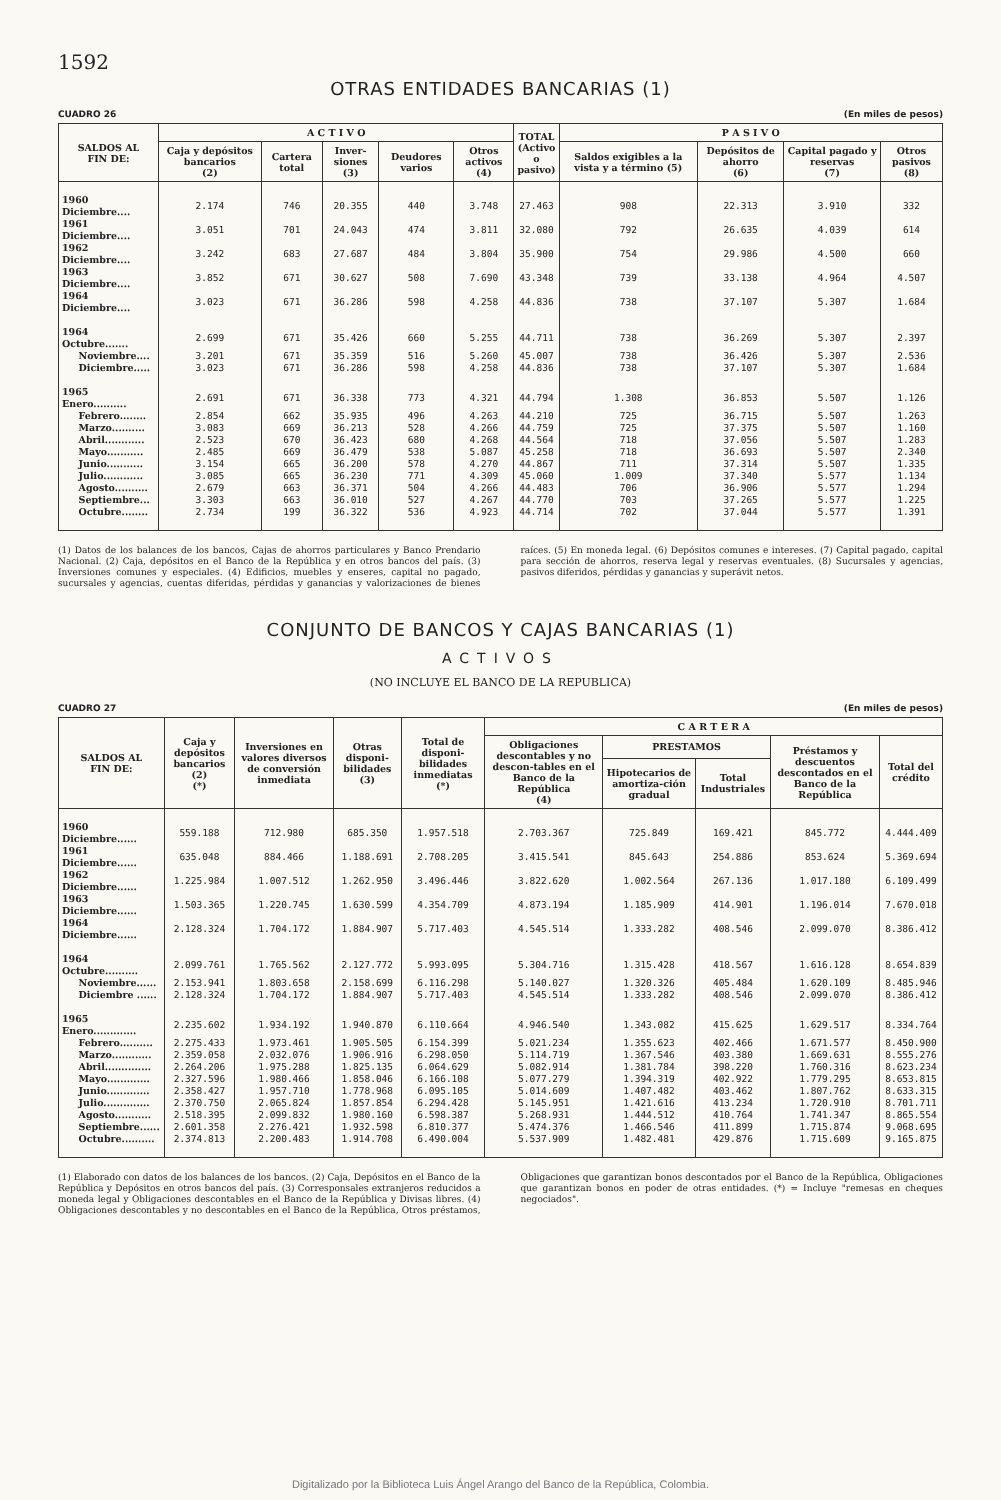1592
OTRAS ENTIDADES BANCARIAS (1)
CUADRO 26 (En miles de pesos)
| SALDOS AL FIN DE: | A C T I V O | | | | | TOTAL (Activo o pasivo) | P A S I V O | | | |
| --- | --- | --- | --- | --- | --- | --- | --- | --- | --- | --- |
| | Caja y depósitos bancarios (2) | Cartera total | Inver-siones (3) | Deudores varios | Otros activos (4) | | Saldos exigibles a la vista y a término (5) | Depósitos de ahorro (6) | Capital pagado y reservas (7) | Otros pasivos (8) |
| 1960 Diciembre.... | 2.174 | 746 | 20.355 | 440 | 3.748 | 27.463 | 908 | 22.313 | 3.910 | 332 |
| 1961 Diciembre.... | 3.051 | 701 | 24.043 | 474 | 3.811 | 32.080 | 792 | 26.635 | 4.039 | 614 |
| 1962 Diciembre.... | 3.242 | 683 | 27.687 | 484 | 3.804 | 35.900 | 754 | 29.986 | 4.500 | 660 |
| 1963 Diciembre.... | 3.852 | 671 | 30.627 | 508 | 7.690 | 43.348 | 739 | 33.138 | 4.964 | 4.507 |
| 1964 Diciembre.... | 3.023 | 671 | 36.286 | 598 | 4.258 | 44.836 | 738 | 37.107 | 5.307 | 1.684 |
| 1964 Octubre....... | 2.699 | 671 | 35.426 | 660 | 5.255 | 44.711 | 738 | 36.269 | 5.307 | 2.397 |
| Noviembre.... | 3.201 | 671 | 35.359 | 516 | 5.260 | 45.007 | 738 | 36.426 | 5.307 | 2.536 |
| Diciembre..... | 3.023 | 671 | 36.286 | 598 | 4.258 | 44.836 | 738 | 37.107 | 5.307 | 1.684 |
| 1965 Enero.......... | 2.691 | 671 | 36.338 | 773 | 4.321 | 44.794 | 1.308 | 36.853 | 5.507 | 1.126 |
| Febrero........ | 2.854 | 662 | 35.935 | 496 | 4.263 | 44.210 | 725 | 36.715 | 5.507 | 1.263 |
| Marzo.......... | 3.083 | 669 | 36.213 | 528 | 4.266 | 44.759 | 725 | 37.375 | 5.507 | 1.160 |
| Abril............ | 2.523 | 670 | 36.423 | 680 | 4.268 | 44.564 | 718 | 37.056 | 5.507 | 1.283 |
| Mayo........... | 2.485 | 669 | 36.479 | 538 | 5.087 | 45.258 | 718 | 36.693 | 5.507 | 2.340 |
| Junio........... | 3.154 | 665 | 36.200 | 578 | 4.270 | 44.867 | 711 | 37.314 | 5.507 | 1.335 |
| Julio............ | 3.085 | 665 | 36.230 | 771 | 4.309 | 45.060 | 1.009 | 37.340 | 5.577 | 1.134 |
| Agosto.......... | 2.679 | 663 | 36.371 | 504 | 4.266 | 44.483 | 706 | 36.906 | 5.577 | 1.294 |
| Septiembre... | 3.303 | 663 | 36.010 | 527 | 4.267 | 44.770 | 703 | 37.265 | 5.577 | 1.225 |
| Octubre........ | 2.734 | 199 | 36.322 | 536 | 4.923 | 44.714 | 702 | 37.044 | 5.577 | 1.391 |
(1) Datos de los balances de los bancos, Cajas de ahorros particulares y Banco Prendario Nacional. (2) Caja, depósitos en el Banco de la República y en otros bancos del país. (3) Inversiones comunes y especiales. (4) Edificios, muebles y enseres, capital no pagado, sucursales y agencias, cuentas diferidas, pérdidas y ganancias y valorizaciones de bienes raíces. (5) En moneda legal. (6) Depósitos comunes e intereses. (7) Capital pagado, capital para sección de ahorros, reserva legal y reservas eventuales. (8) Sucursales y agencias, pasivos diferidos, pérdidas y ganancias y superávit netos.
CONJUNTO DE BANCOS Y CAJAS BANCARIAS (1)
ACTIVOS
(NO INCLUYE EL BANCO DE LA REPUBLICA)
CUADRO 27 (En miles de pesos)
| SALDOS AL FIN DE: | Caja y depósitos bancarios (2) (*) | Inversiones en valores diversos de conversión inmediata | Otras disponi-bilidades (3) | Total de disponi-bilidades inmediatas (*) | C A R T E R A | | | | |
| --- | --- | --- | --- | --- | --- | --- | --- | --- | --- |
| | | | | | Obligaciones descontables y no descon-tables en el Banco de la República (4) | PRESTAMOS | | Préstamos y descuentos descontados en el Banco de la República | Total del crédito |
| | | | | | | Hipotecarios de amortiza-ción gradual | Total Industriales | | |
| 1960 Diciembre...... | 559.188 | 712.980 | 685.350 | 1.957.518 | 2.703.367 | 725.849 | 169.421 | 845.772 | 4.444.409 |
| 1961 Diciembre...... | 635.048 | 884.466 | 1.188.691 | 2.708.205 | 3.415.541 | 845.643 | 254.886 | 853.624 | 5.369.694 |
| 1962 Diciembre...... | 1.225.984 | 1.007.512 | 1.262.950 | 3.496.446 | 3.822.620 | 1.002.564 | 267.136 | 1.017.180 | 6.109.499 |
| 1963 Diciembre...... | 1.503.365 | 1.220.745 | 1.630.599 | 4.354.709 | 4.873.194 | 1.185.909 | 414.901 | 1.196.014 | 7.670.018 |
| 1964 Diciembre...... | 2.128.324 | 1.704.172 | 1.884.907 | 5.717.403 | 4.545.514 | 1.333.282 | 408.546 | 2.099.070 | 8.386.412 |
| 1964 Octubre.......... | 2.099.761 | 1.765.562 | 2.127.772 | 5.993.095 | 5.304.716 | 1.315.428 | 418.567 | 1.616.128 | 8.654.839 |
| Noviembre...... | 2.153.941 | 1.803.658 | 2.158.699 | 6.116.298 | 5.140.027 | 1.320.326 | 405.484 | 1.620.109 | 8.485.946 |
| Diciembre ...... | 2.128.324 | 1.704.172 | 1.884.907 | 5.717.403 | 4.545.514 | 1.333.282 | 408.546 | 2.099.070 | 8.386.412 |
| 1965 Enero............. | 2.235.602 | 1.934.192 | 1.940.870 | 6.110.664 | 4.946.540 | 1.343.082 | 415.625 | 1.629.517 | 8.334.764 |
| Febrero.......... | 2.275.433 | 1.973.461 | 1.905.505 | 6.154.399 | 5.021.234 | 1.355.623 | 402.466 | 1.671.577 | 8.450.900 |
| Marzo............ | 2.359.058 | 2.032.076 | 1.906.916 | 6.298.050 | 5.114.719 | 1.367.546 | 403.380 | 1.669.631 | 8.555.276 |
| Abril.............. | 2.264.206 | 1.975.288 | 1.825.135 | 6.064.629 | 5.082.914 | 1.381.784 | 398.220 | 1.760.316 | 8.623.234 |
| Mayo............. | 2.327.596 | 1.980.466 | 1.858.046 | 6.166.108 | 5.077.279 | 1.394.319 | 402.922 | 1.779.295 | 8.653.815 |
| Junio............. | 2.358.427 | 1.957.710 | 1.778.968 | 6.095.105 | 5.014.609 | 1.407.482 | 403.462 | 1.807.762 | 8.633.315 |
| Julio.............. | 2.370.750 | 2.065.824 | 1.857.854 | 6.294.428 | 5.145.951 | 1.421.616 | 413.234 | 1.720.910 | 8.701.711 |
| Agosto........... | 2.518.395 | 2.099.832 | 1.980.160 | 6.598.387 | 5.268.931 | 1.444.512 | 410.764 | 1.741.347 | 8.865.554 |
| Septiembre...... | 2.601.358 | 2.276.421 | 1.932.598 | 6.810.377 | 5.474.376 | 1.466.546 | 411.899 | 1.715.874 | 9.068.695 |
| Octubre.......... | 2.374.813 | 2.200.483 | 1.914.708 | 6.490.004 | 5.537.909 | 1.482.481 | 429.876 | 1.715.609 | 9.165.875 |
(1) Elaborado con datos de los balances de los bancos. (2) Caja, Depósitos en el Banco de la República y Depósitos en otros bancos del país. (3) Corresponsales extranjeros reducidos a moneda legal y Obligaciones descontables en el Banco de la República y Divisas libres. (4) Obligaciones descontables y no descontables en el Banco de la República, Otros préstamos, Obligaciones que garantizan bonos descontados por el Banco de la República, Obligaciones que garantizan bonos en poder de otras entidades. (*) = Incluye "remesas en cheques negociados".
Digitalizado por la Biblioteca Luis Ángel Arango del Banco de la República, Colombia.